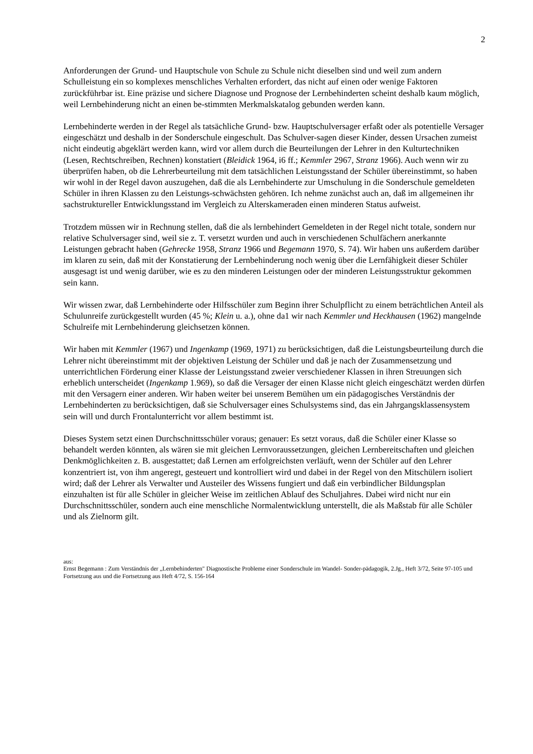2
Anforderungen der Grund- und Hauptschule von Schule zu Schule nicht dieselben sind und weil zum andern Schulleistung ein so komplexes menschliches Verhalten erfordert, das nicht auf einen oder wenige Faktoren zurückführbar ist. Eine präzise und sichere Diagnose und Prognose der Lernbehinderten scheint deshalb kaum möglich, weil Lernbehinderung nicht an einen be-stimmten Merkmalskatalog gebunden werden kann.
Lernbehinderte werden in der Regel als tatsächliche Grund- bzw. Hauptschulversager erfaßt oder als potentielle Versager eingeschätzt und deshalb in der Sonderschule eingeschult. Das Schulver-sagen dieser Kinder, dessen Ursachen zumeist nicht eindeutig abgeklärt werden kann, wird vor allem durch die Beurteilungen der Lehrer in den Kulturtechniken (Lesen, Rechtschreiben, Rechnen) konstatiert (Bleidick 1964, i6 ff.; Kemmler 2967, Stranz 1966). Auch wenn wir zu überprüfen haben, ob die Lehrerbeurteilung mit dem tatsächlichen Leistungsstand der Schüler übereinstimmt, so haben wir wohl in der Regel davon auszugehen, daß die als Lernbehinderte zur Umschulung in die Sonderschule gemeldeten Schüler in ihren Klassen zu den Leistungs-schwächsten gehören. Ich nehme zunächst auch an, daß im allgemeinen ihr sachstruktureller Entwicklungsstand im Vergleich zu Alterskameraden einen minderen Status aufweist.
Trotzdem müssen wir in Rechnung stellen, daß die als lernbehindert Gemeldeten in der Regel nicht totale, sondern nur relative Schulversager sind, weil sie z. T. versetzt wurden und auch in verschiedenen Schulfächern anerkannte Leistungen gebracht haben (Gehrecke 1958, Stranz 1966 und Begemann 1970, S. 74). Wir haben uns außerdem darüber im klaren zu sein, daß mit der Konstatierung der Lernbehinderung noch wenig über die Lernfähigkeit dieser Schüler ausgesagt ist und wenig darüber, wie es zu den minderen Leistungen oder der minderen Leistungsstruktur gekommen sein kann.
Wir wissen zwar, daß Lernbehinderte oder Hilfsschüler zum Beginn ihrer Schulpflicht zu einem beträchtlichen Anteil als Schulunreife zurückgestellt wurden (45 %; Klein u. a.), ohne da1 wir nach Kemmler und Heckhausen (1962) mangelnde Schulreife mit Lernbehinderung gleichsetzen können.
Wir haben mit Kemmler (1967) und Ingenkamp (1969, 1971) zu berücksichtigen, daß die Leistungsbeurteilung durch die Lehrer nicht übereinstimmt mit der objektiven Leistung der Schüler und daß je nach der Zusammensetzung und unterrichtlichen Förderung einer Klasse der Leistungsstand zweier verschiedener Klassen in ihren Streuungen sich erheblich unterscheidet (Ingenkamp 1.969), so daß die Versager der einen Klasse nicht gleich eingeschätzt werden dürfen mit den Versagern einer anderen. Wir haben weiter bei unserem Bemühen um ein pädagogisches Verständnis der Lernbehinderten zu berücksichtigen, daß sie Schulversager eines Schulsystems sind, das ein Jahrgangsklassensystem sein will und durch Frontalunterricht vor allem bestimmt ist.
Dieses System setzt einen Durchschnittsschüler voraus; genauer: Es setzt voraus, daß die Schüler einer Klasse so behandelt werden könnten, als wären sie mit gleichen Lernvoraussetzungen, gleichen Lernbereitschaften und gleichen Denkmöglichkeiten z. B. ausgestattet; daß Lernen am erfolgreichsten verläuft, wenn der Schüler auf den Lehrer konzentriert ist, von ihm angeregt, gesteuert und kontrolliert wird und dabei in der Regel von den Mitschülern isoliert wird; daß der Lehrer als Verwalter und Austeiler des Wissens fungiert und daß ein verbindlicher Bildungsplan einzuhalten ist für alle Schüler in gleicher Weise im zeitlichen Ablauf des Schuljahres. Dabei wird nicht nur ein Durchschnittsschüler, sondern auch eine menschliche Normalentwicklung unterstellt, die als Maßstab für alle Schüler und als Zielnorm gilt.
aus:
Ernst Begemann : Zum Verständnis der „Lernbehinderten" Diagnostische Probleme einer Sonderschule im Wandel- Sonder-pädagogik, 2.Jg., Heft 3/72, Seite 97-105 und Fortsetzung aus und die Fortsetzung aus Heft 4/72, S. 156-164